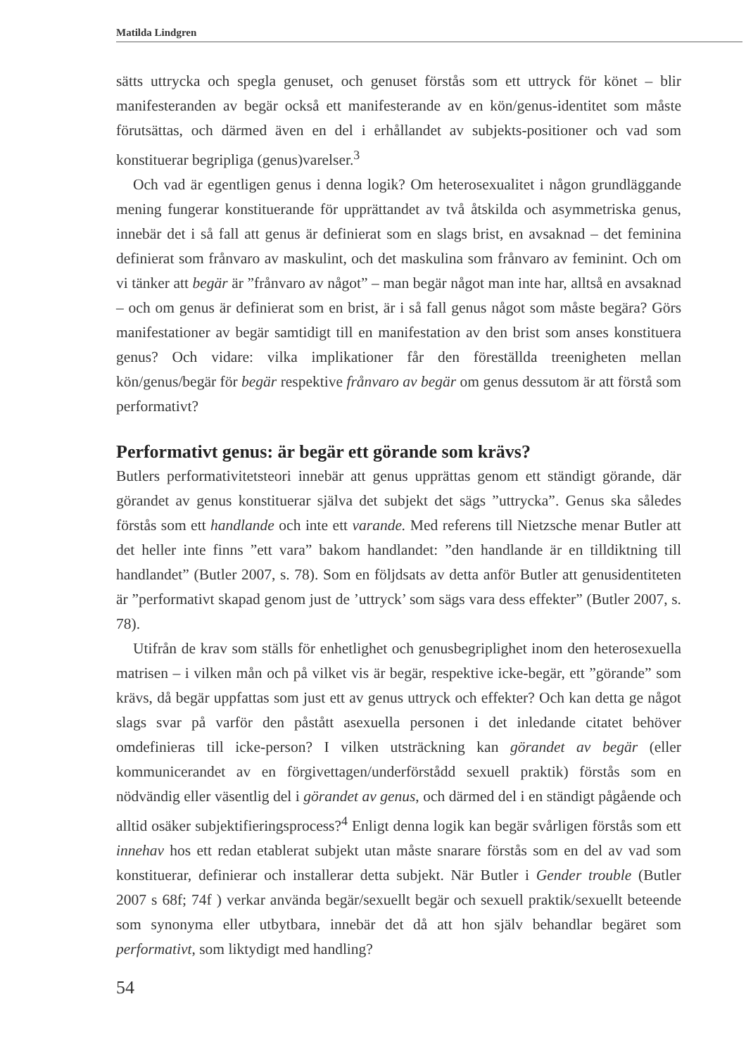Matilda Lindgren
sätts uttrycka och spegla genuset, och genuset förstås som ett uttryck för könet – blir manifesteranden av begär också ett manifesterande av en kön/genus-identitet som måste förutsättas, och därmed även en del i erhållandet av subjekts-positioner och vad som konstituerar begripliga (genus)varelser.<sup>3</sup>
Och vad är egentligen genus i denna logik? Om heterosexualitet i någon grundläggande mening fungerar konstituerande för upprättandet av två åtskilda och asymmetriska genus, innebär det i så fall att genus är definierat som en slags brist, en avsaknad – det feminina definierat som frånvaro av maskulint, och det maskulina som frånvaro av feminint. Och om vi tänker att begär är ”frånvaro av något” – man begär något man inte har, alltså en avsaknad – och om genus är definierat som en brist, är i så fall genus något som måste begära? Görs manifestationer av begär samtidigt till en manifestation av den brist som anses konstituera genus? Och vidare: vilka implikationer får den föreställda treenigheten mellan kön/genus/begär för begär respektive frånvaro av begär om genus dessutom är att förstå som performativt?
Performativt genus: är begär ett görande som krävs?
Butlers performativitetsteori innebär att genus upprättas genom ett ständigt görande, där görandet av genus konstituerar själva det subjekt det sägs ”uttrycka”. Genus ska således förstås som ett handlande och inte ett varande. Med referens till Nietzsche menar Butler att det heller inte finns ”ett vara” bakom handlandet: ”den handlande är en tilldiktning till handlandet” (Butler 2007, s. 78). Som en följdsats av detta anför Butler att genusidentiteten är ”performativt skapad genom just de ’uttryck’ som sägs vara dess effekter” (Butler 2007, s. 78).
Utifrån de krav som ställs för enhetlighet och genusbegriplighet inom den heterosexuella matrisen – i vilken mån och på vilket vis är begär, respektive icke-begär, ett ”görande” som krävs, då begär uppfattas som just ett av genus uttryck och effekter? Och kan detta ge något slags svar på varför den påstått asexuella personen i det inledande citatet behöver omdefinieras till icke-person? I vilken utsträckning kan görandet av begär (eller kommunicerandet av en förgivettagen/underförstådd sexuell praktik) förstås som en nödvändig eller väsentlig del i görandet av genus, och därmed del i en ständigt pågående och alltid osäker subjektifieringsprocess?<sup>4</sup> Enligt denna logik kan begär svårligen förstås som ett innehav hos ett redan etablerat subjekt utan måste snarare förstås som en del av vad som konstituerar, definierar och installerar detta subjekt. När Butler i Gender trouble (Butler 2007 s 68f; 74f ) verkar använda begär/sexuellt begär och sexuell praktik/sexuellt beteende som synonyma eller utbytbara, innebär det då att hon själv behandlar begäret som performativt, som liktydigt med handling?
54